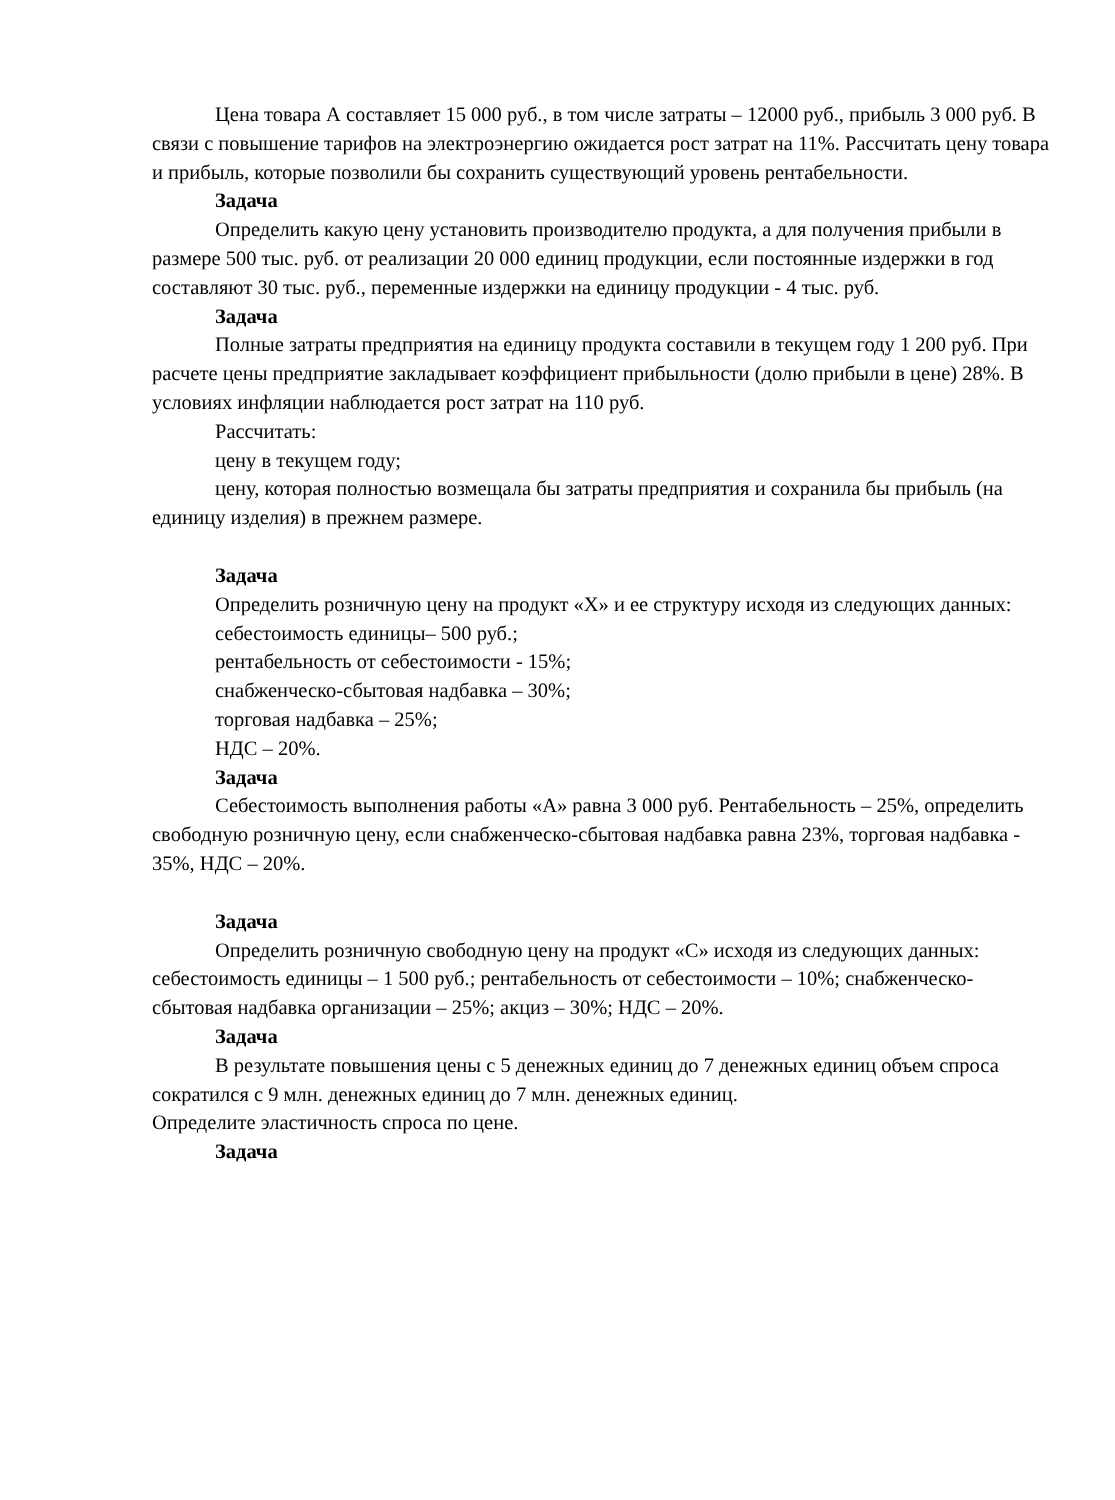Цена товара А составляет 15 000 руб., в том числе затраты – 12000 руб., прибыль 3 000 руб. В связи с повышение тарифов на электроэнергию ожидается рост затрат на 11%. Рассчитать цену товара и прибыль, которые позволили бы сохранить существующий уровень рентабельности.
Задача
Определить какую цену установить производителю продукта, а для получения прибыли в размере 500 тыс. руб. от реализации 20 000 единиц продукции, если постоянные издержки в год составляют 30 тыс. руб., переменные издержки на единицу продукции - 4 тыс. руб.
Задача
Полные затраты предприятия на единицу продукта составили в текущем году 1 200 руб. При расчете цены предприятие закладывает коэффициент прибыльности (долю прибыли в цене) 28%. В условиях инфляции наблюдается рост затрат на 110 руб.
Рассчитать:
цену в текущем году;
цену, которая полностью возмещала бы затраты предприятия и сохранила бы прибыль (на единицу изделия) в прежнем размере.
Задача
Определить розничную цену на продукт «Х» и ее структуру исходя из следующих данных:
себестоимость единицы– 500 руб.;
рентабельность от себестоимости - 15%;
снабженческо-сбытовая надбавка – 30%;
торговая надбавка – 25%;
НДС – 20%.
Задача
Себестоимость выполнения работы «А» равна 3 000 руб. Рентабельность – 25%, определить свободную розничную цену, если снабженческо-сбытовая надбавка равна 23%, торговая надбавка - 35%, НДС – 20%.
Задача
Определить розничную свободную цену на продукт «С» исходя из следующих данных: себестоимость единицы – 1 500 руб.; рентабельность от себестоимости – 10%; снабженческо-сбытовая надбавка организации – 25%; акциз – 30%; НДС – 20%.
Задача
В результате повышения цены с 5 денежных единиц до 7 денежных единиц объем спроса сократился с 9 млн. денежных единиц до 7 млн. денежных единиц.
Определите эластичность спроса по цене.
Задача